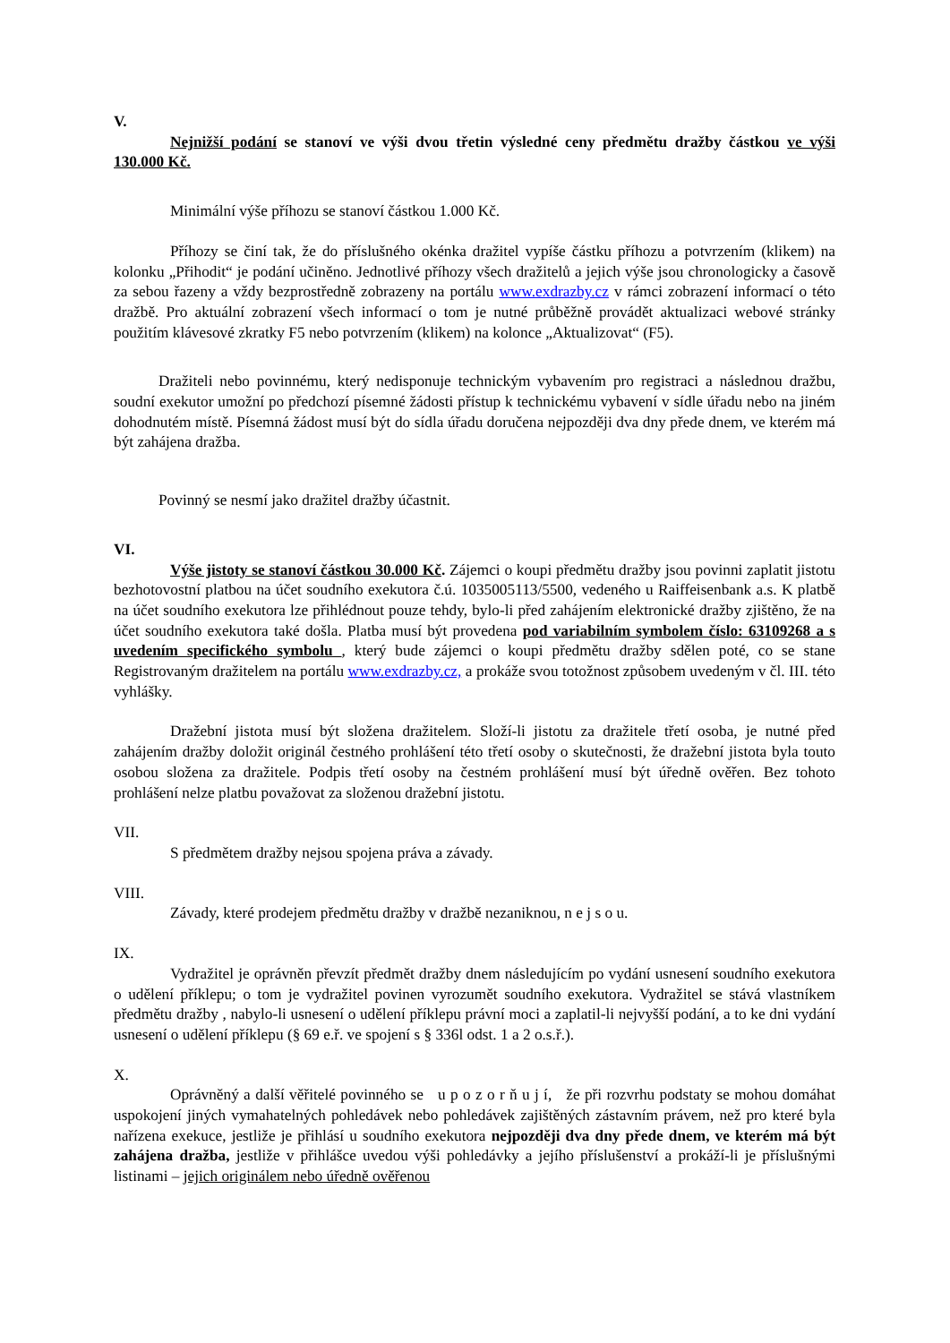V.
Nejnižší podání se stanoví ve výši dvou třetin výsledné ceny předmětu dražby částkou ve výši 130.000 Kč.
Minimální výše příhozu se stanoví částkou 1.000 Kč.
Příhozy se činí tak, že do příslušného okénka dražitel vypíše částku příhozu a potvrzením (klikem) na kolonku „Přihodit“ je podání učiněno. Jednotlivé příhozy všech dražitelů a jejich výše jsou chronologicky a časově za sebou řazeny a vždy bezprostředně zobrazeny na portálu www.exdrazby.cz v rámci zobrazení informací o této dražbě. Pro aktuální zobrazení všech informací o tom je nutné průběžně provádět aktualizaci webové stránky použitím klávesové zkratky F5 nebo potvrzením (klikem) na kolonce „Aktualizovat“ (F5).
Dražiteli nebo povinnému, který nedisponuje technickým vybavením pro registraci a následnou dražbu, soudní exekutor umožní po předchozí písemné žádosti přístup k technickému vybavení v sídle úřadu nebo na jiném dohodnutém místě. Písemná žádost musí být do sídla úřadu doručena nejpozději dva dny přede dnem, ve kterém má být zahájena dražba.
Povinný se nesmí jako dražitel dražby účastnit.
VI.
Výše jistoty se stanoví částkou 30.000 Kč. Zájemci o koupi předmětu dražby jsou povinni zaplatit jistotu bezhotovostní platbou na účet soudního exekutora č.ú. 1035005113/5500, vedeného u Raiffeisenbank a.s. K platbě na účet soudního exekutora lze přihlédnout pouze tehdy, bylo-li před zahájením elektronické dražby zjištěno, že na účet soudního exekutora také došla. Platba musí být provedena pod variabilním symbolem číslo: 63109268 a s uvedením specifického symbolu , který bude zájemci o koupi předmětu dražby sdělen poté, co se stane Registrovaným dražitelem na portálu www.exdrazby.cz, a prokáže svou totožnost způsobem uvedeným v čl. III. této vyhlášky.
Dražební jistota musí být složena dražitelem. Složí-li jistotu za dražitele třetí osoba, je nutné před zahájením dražby doložit originál čestného prohlášení této třetí osoby o skutečnosti, že dražební jistota byla touto osobou složena za dražitele. Podpis třetí osoby na čestném prohlášení musí být úředně ověřen. Bez tohoto prohlášení nelze platbu považovat za složenou dražební jistotu.
VII.
S předmětem dražby nejsou spojena práva a závady.
VIII.
Závady, které prodejem předmětu dražby v dražbě nezaniknou, n e j s o u.
IX.
Vydražitel je oprávněn převzít předmět dražby dnem následujícím po vydání usnesení soudního exekutora o udělení příklepu; o tom je vydražitel povinen vyrozumět soudního exekutora. Vydražitel se stává vlastníkem předmětu dražby , nabylo-li usnesení o udělení příklepu právní moci a zaplatil-li nejvyšší podání, a to ke dni vydání usnesení o udělení příklepu (§ 69 e.ř. ve spojení s § 336l odst. 1 a 2 o.s.ř.).
X.
Oprávněný a další věřitelé povinného se u p o z o r ň u j í, že při rozvrhu podstaty se mohou domáhat uspokojení jiných vymahatelných pohledávek nebo pohledávek zajištěných zástavním právem, než pro které byla nařízena exekuce, jestliže je přihlásí u soudního exekutora nejpozději dva dny přede dnem, ve kterém má být zahájena dražba, jestliže v přihlášce uvedou výši pohledávky a jejího příslušenství a prokáží-li je příslušnými listinami – jejich originálem nebo úředně ověřenou